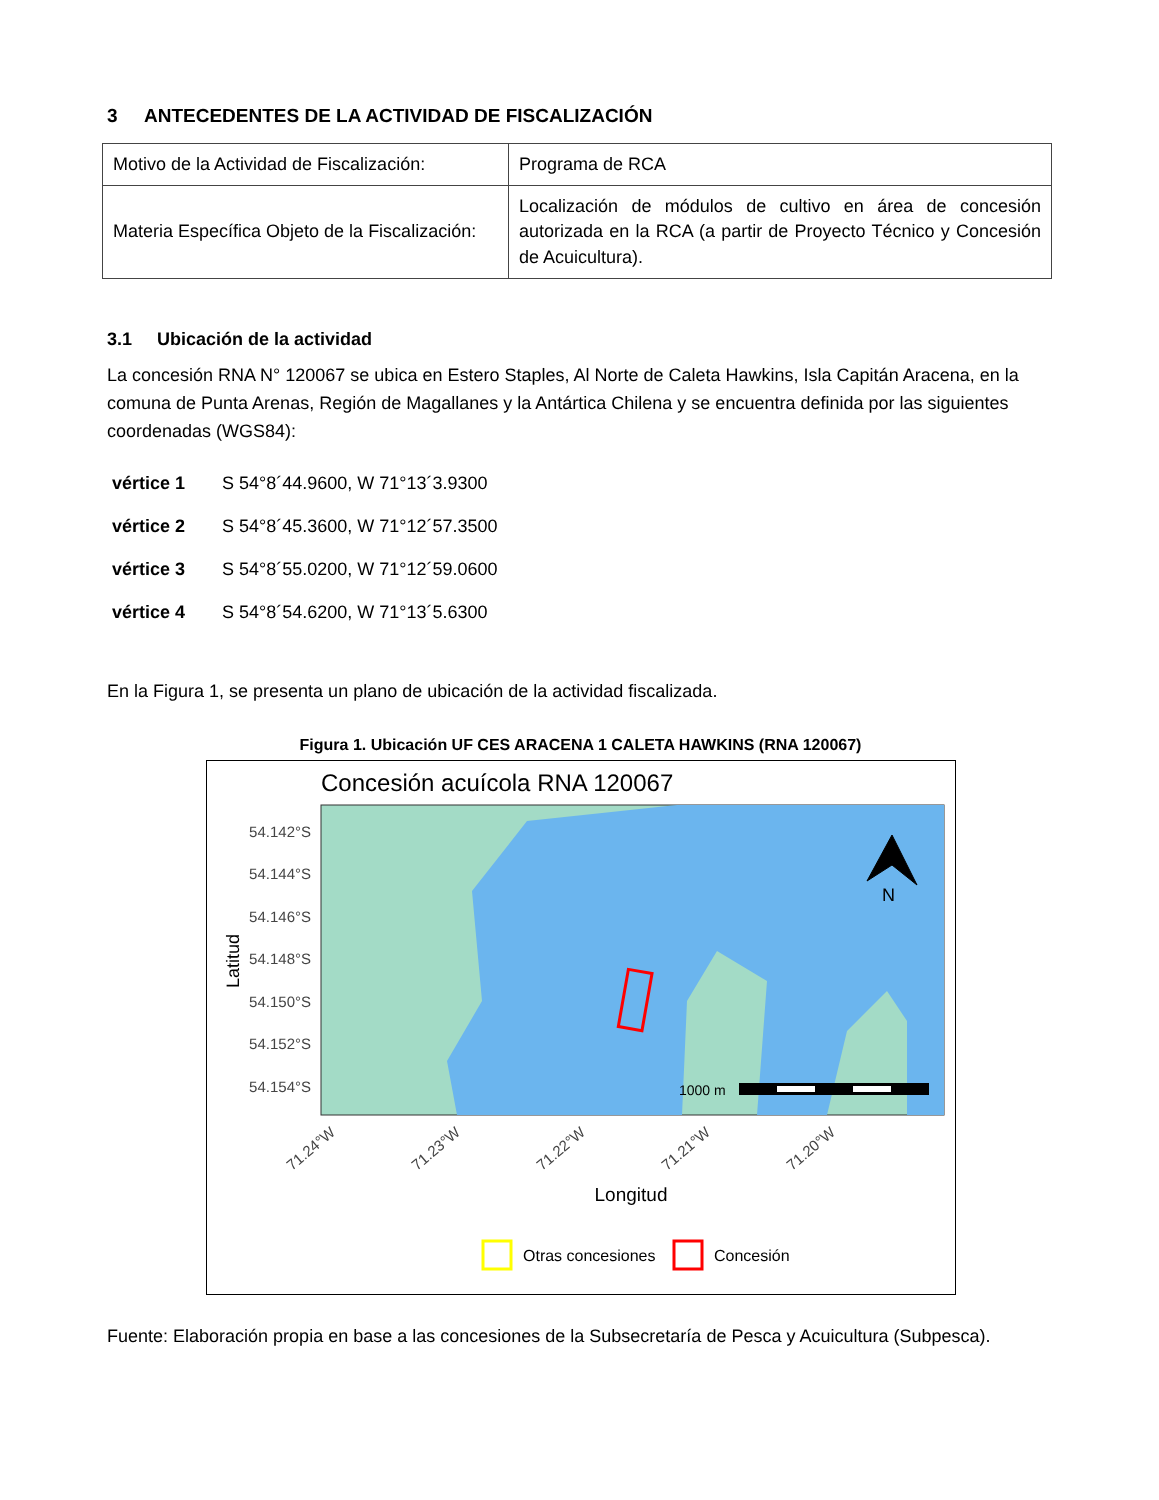3 ANTECEDENTES DE LA ACTIVIDAD DE FISCALIZACIÓN
| Motivo de la Actividad de Fiscalización: | Programa de RCA |
| Materia Específica Objeto de la Fiscalización: | Localización de módulos de cultivo en área de concesión autorizada en la RCA (a partir de Proyecto Técnico y Concesión de Acuicultura). |
3.1 Ubicación de la actividad
La concesión RNA N° 120067 se ubica en Estero Staples, Al Norte de Caleta Hawkins, Isla Capitán Aracena, en la comuna de Punta Arenas, Región de Magallanes y la Antártica Chilena y se encuentra definida por las siguientes coordenadas (WGS84):
vértice 1 S 54°8´44.9600, W 71°13´3.9300
vértice 2 S 54°8´45.3600, W 71°12´57.3500
vértice 3 S 54°8´55.0200, W 71°12´59.0600
vértice 4 S 54°8´54.6200, W 71°13´5.6300
En la Figura 1, se presenta un plano de ubicación de la actividad fiscalizada.
Figura 1. Ubicación UF CES ARACENA 1 CALETA HAWKINS (RNA 120067)
Concesión acuícola RNA 120067
N
1000 m
54.142°S
54.144°S
54.146°S
54.148°S
54.150°S
54.152°S
54.154°S
Latitud
71.24°W
71.23°W
71.22°W
71.21°W
71.20°W
Longitud
Otras concesiones
Concesión
Fuente: Elaboración propia en base a las concesiones de la Subsecretaría de Pesca y Acuicultura (Subpesca).